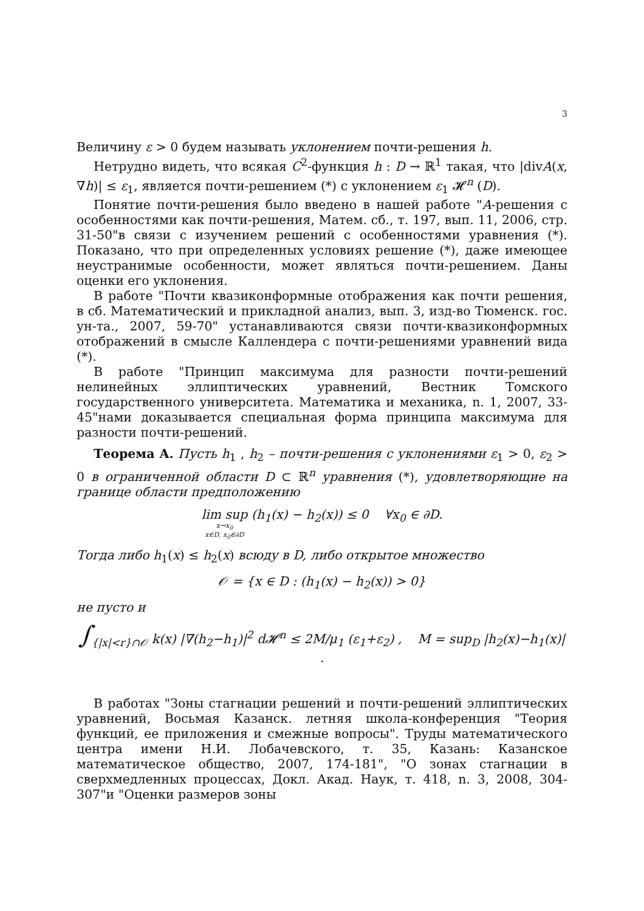3
Величину ε > 0 будем называть уклонением почти-решения h.
Нетрудно видеть, что всякая C<sup>2</sup>-функция h : D → ℝ<sup>1</sup> такая, что |divA(x, ∇h)| ≤ ε<sub>1</sub>, является почти-решением (*) с уклонением ε<sub>1</sub> 𝓗<sup>n</sup> (D).
Понятие почти-решения было введено в нашей работе "A-решения с особенностями как почти-решения, Матем. сб., т. 197, вып. 11, 2006, стр. 31-50"в связи с изучением решений с особенностями уравнения (*). Показано, что при определенных условиях решение (*), даже имеющее неустранимые особенности, может являться почти-решением. Даны оценки его уклонения.
В работе "Почти квазиконформные отображения как почти решения, в сб. Математический и прикладной анализ, вып. 3, изд-во Тюменск. гос. ун-та., 2007, 59-70" устанавливаются связи почти-квазиконформных отображений в смысле Каллендера с почти-решениями уравнений вида (*).
В работе "Принцип максимума для разности почти-решений нелинейных эллиптических уравнений, Вестник Томского государственного университета. Математика и механика, n. 1, 2007, 33-45"нами доказывается специальная форма принципа максимума для разности почти-решений.
Теорема A. Пусть h<sub>1</sub> , h<sub>2</sub> – почти-решения с уклонениями ε<sub>1</sub> > 0, ε<sub>2</sub> > 0 в ограниченной области D ⊂ ℝ<sup>n</sup> уравнения (*), удовлетворяющие на границе области предположению
lim sup x→x<sub>0</sub> x∈D, x<sub>0</sub>∈∂D (h<sub>1</sub>(x) − h<sub>2</sub>(x)) ≤ 0 ∀x<sub>0</sub> ∈ ∂D.
Тогда либо h<sub>1</sub>(x) ≤ h<sub>2</sub>(x) всюду в D, либо открытое множество
𝒪 = {x ∈ D : (h<sub>1</sub>(x) − h<sub>2</sub>(x)) > 0}
не пусто и
∫<sub>{|x|<r}∩𝒪</sub> k(x) |∇(h<sub>2</sub>−h<sub>1</sub>)|<sup>2</sup> d 𝓗<sup>n</sup> ≤ 2M/μ<sub>1</sub> (ε<sub>1</sub>+ε<sub>2</sub>) , M = sup<sub>D</sub> |h<sub>2</sub>(x)−h<sub>1</sub>(x)| .
В работах "Зоны стагнации решений и почти-решений эллиптических уравнений, Восьмая Казанск. летняя школа-конференция "Теория функций, ее приложения и смежные вопросы". Труды математического центра имени Н.И. Лобачевского, т. 35, Казань: Казанское математическое общество, 2007, 174-181", "О зонах стагнации в сверхмедленных процессах, Докл. Акад. Наук, т. 418, n. 3, 2008, 304-307"и "Оценки размеров зоны